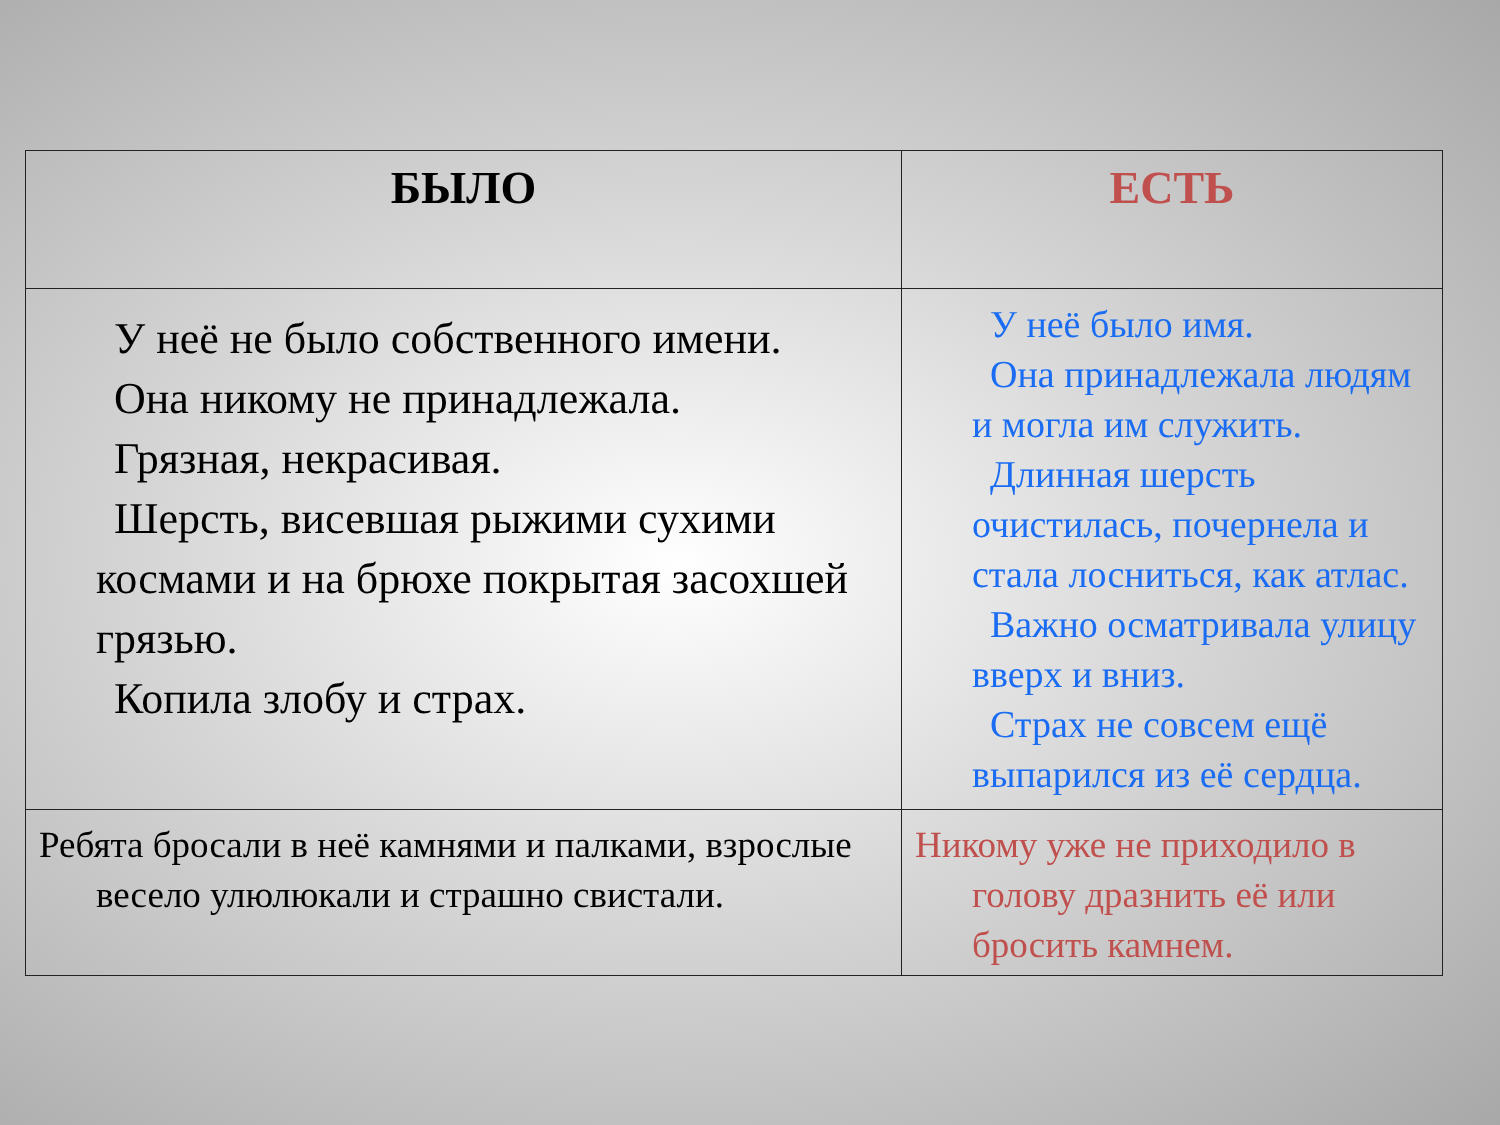| БЫЛО | ЕСТЬ |
| --- | --- |
| У неё не было собственного имени. Она никому не принадлежала. Грязная, некрасивая. Шерсть, висевшая рыжими сухими космами и на брюхе покрытая засохшей грязью. Копила злобу и страх. | У неё было имя. Она принадлежала людям и могла им служить. Длинная шерсть очистилась, почернела и стала лосниться, как атлас. Важно осматривала улицу вверх и вниз. Страх не совсем ещё выпарился из её сердца. |
| Ребята бросали в неё камнями и палками, взрослые весело улюлюкали и страшно свистали. | Никому уже не приходило в голову дразнить её или бросить камнем. |